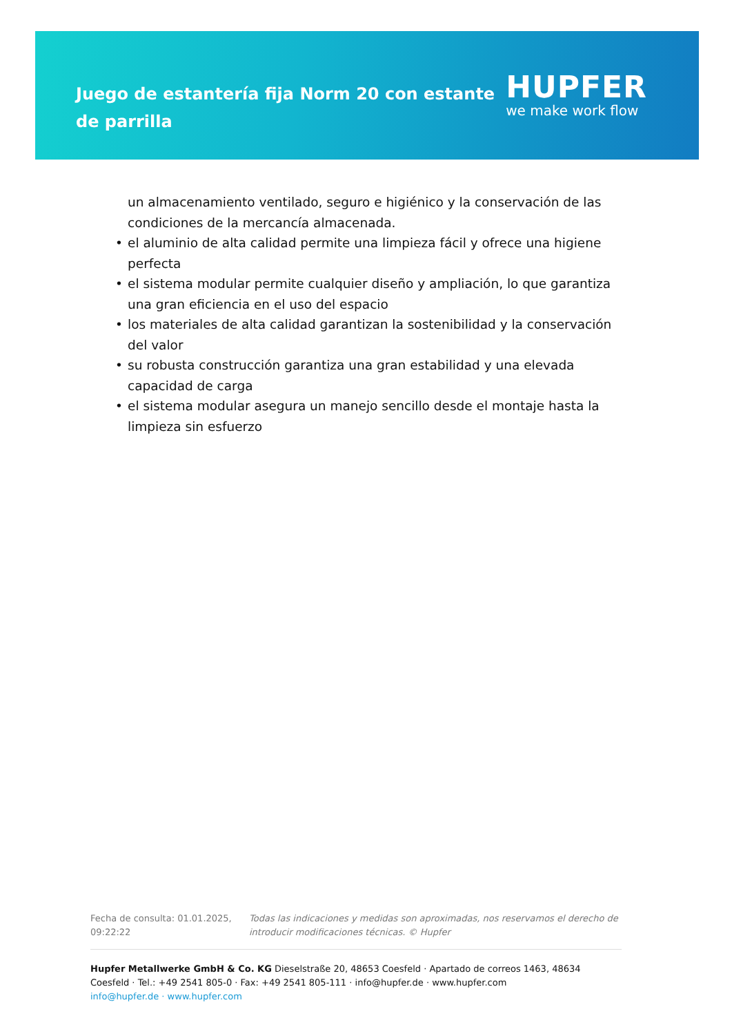Juego de estantería fija Norm 20 con estante de parrilla
HUPFER
we make work flow
un almacenamiento ventilado, seguro e higiénico y la conservación de las condiciones de la mercancía almacenada.
• el aluminio de alta calidad permite una limpieza fácil y ofrece una higiene perfecta
• el sistema modular permite cualquier diseño y ampliación, lo que garantiza una gran eficiencia en el uso del espacio
• los materiales de alta calidad garantizan la sostenibilidad y la conservación del valor
• su robusta construcción garantiza una gran estabilidad y una elevada capacidad de carga
• el sistema modular asegura un manejo sencillo desde el montaje hasta la limpieza sin esfuerzo
Fecha de consulta: 01.01.2025, 09:22:22
Todas las indicaciones y medidas son aproximadas, nos reservamos el derecho de introducir modificaciones técnicas. © Hupfer
Hupfer Metallwerke GmbH & Co. KG Dieselstraße 20, 48653 Coesfeld · Apartado de correos 1463, 48634 Coesfeld · Tel.: +49 2541 805-0 · Fax: +49 2541 805-111 · info@hupfer.de · www.hupfer.com
info@hupfer.de · www.hupfer.com